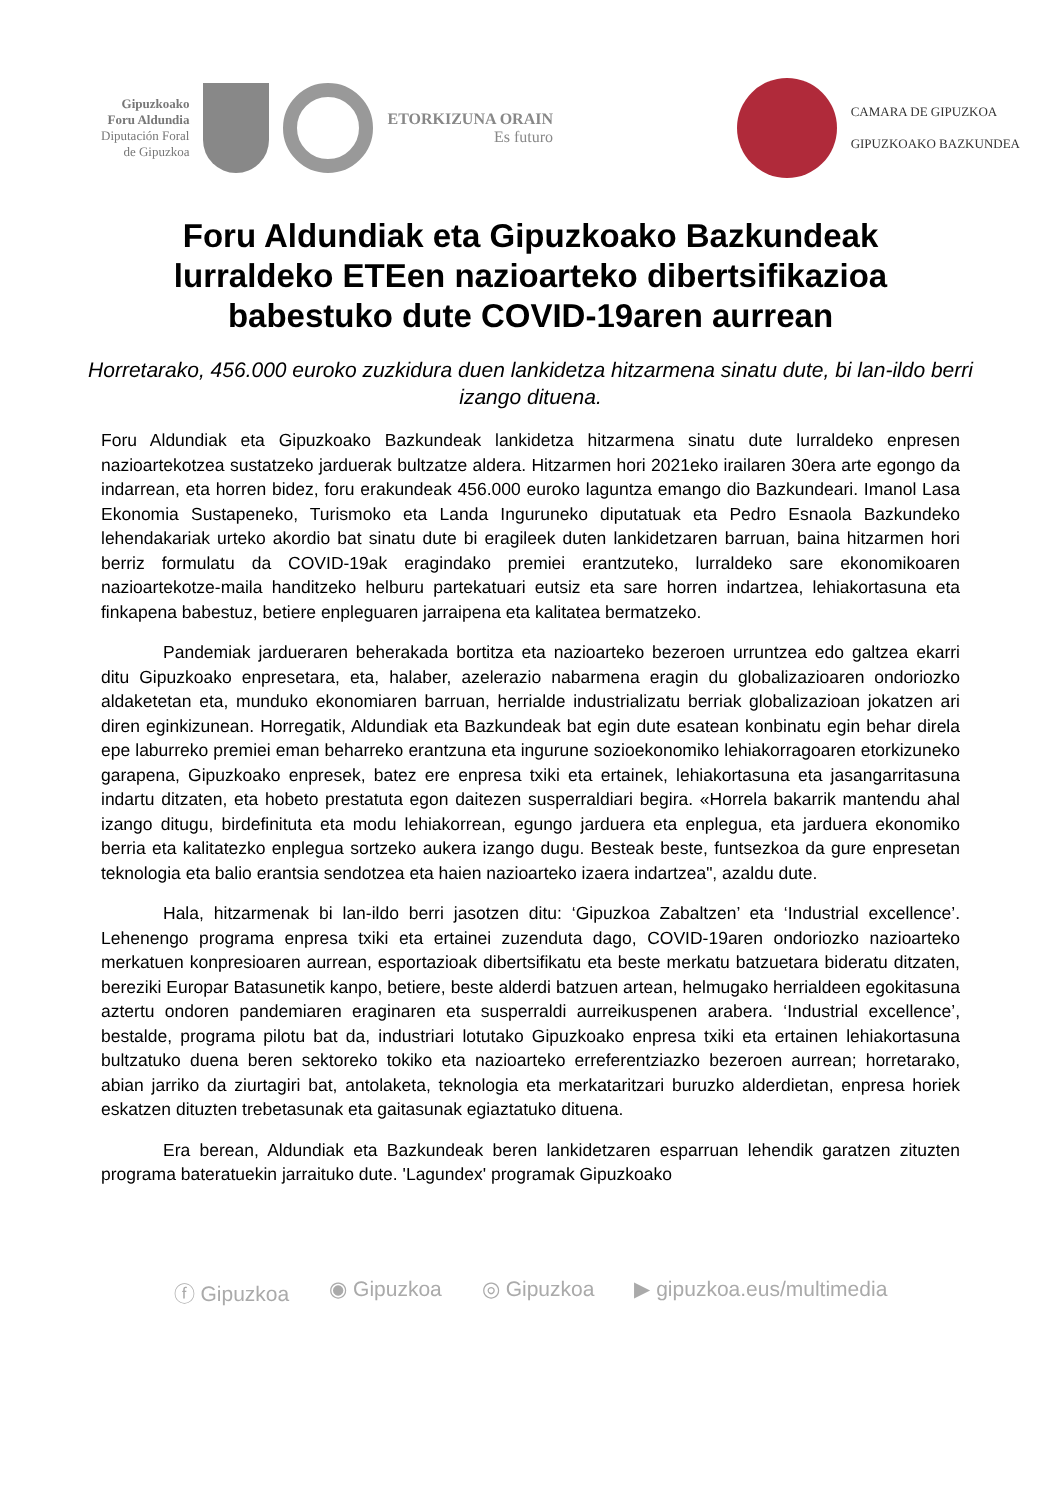Gipuzkoako
Foru Aldundia
Diputación Foral
de Gipuzkoa
ETORKIZUNA ORAIN
Es futuro
CAMARA DE GIPUZKOA
GIPUZKOAKO BAZKUNDEA
Foru Aldundiak eta Gipuzkoako Bazkundeak lurraldeko ETEen nazioarteko dibertsifikazioa babestuko dute COVID-19aren aurrean
Horretarako, 456.000 euroko zuzkidura duen lankidetza hitzarmena sinatu dute, bi lan-ildo berri izango dituena.
Foru Aldundiak eta Gipuzkoako Bazkundeak lankidetza hitzarmena sinatu dute lurraldeko enpresen nazioartekotzea sustatzeko jarduerak bultzatze aldera. Hitzarmen hori 2021eko irailaren 30era arte egongo da indarrean, eta horren bidez, foru erakundeak 456.000 euroko laguntza emango dio Bazkundeari. Imanol Lasa Ekonomia Sustapeneko, Turismoko eta Landa Inguruneko diputatuak eta Pedro Esnaola Bazkundeko lehendakariak urteko akordio bat sinatu dute bi eragileek duten lankidetzaren barruan, baina hitzarmen hori berriz formulatu da COVID-19ak eragindako premiei erantzuteko, lurraldeko sare ekonomikoaren nazioartekotze-maila handitzeko helburu partekatuari eutsiz eta sare horren indartzea, lehiakortasuna eta finkapena babestuz, betiere enpleguaren jarraipena eta kalitatea bermatzeko.
Pandemiak jardueraren beherakada bortitza eta nazioarteko bezeroen urruntzea edo galtzea ekarri ditu Gipuzkoako enpresetara, eta, halaber, azelerazio nabarmena eragin du globalizazioaren ondoriozko aldaketetan eta, munduko ekonomiaren barruan, herrialde industrializatu berriak globalizazioan jokatzen ari diren eginkizunean. Horregatik, Aldundiak eta Bazkundeak bat egin dute esatean konbinatu egin behar direla epe laburreko premiei eman beharreko erantzuna eta ingurune sozioekonomiko lehiakorragoaren etorkizuneko garapena, Gipuzkoako enpresek, batez ere enpresa txiki eta ertainek, lehiakortasuna eta jasangarritasuna indartu ditzaten, eta hobeto prestatuta egon daitezen susperraldiari begira. «Horrela bakarrik mantendu ahal izango ditugu, birdefinituta eta modu lehiakorrean, egungo jarduera eta enplegua, eta jarduera ekonomiko berria eta kalitatezko enplegua sortzeko aukera izango dugu. Besteak beste, funtsezkoa da gure enpresetan teknologia eta balio erantsia sendotzea eta haien nazioarteko izaera indartzea", azaldu dute.
Hala, hitzarmenak bi lan-ildo berri jasotzen ditu: ‘Gipuzkoa Zabaltzen’ eta ‘Industrial excellence’. Lehenengo programa enpresa txiki eta ertainei zuzenduta dago, COVID-19aren ondoriozko nazioarteko merkatuen konpresioaren aurrean, esportazioak dibertsifikatu eta beste merkatu batzuetara bideratu ditzaten, bereziki Europar Batasunetik kanpo, betiere, beste alderdi batzuen artean, helmugako herrialdeen egokitasuna aztertu ondoren pandemiaren eraginaren eta susperraldi aurreikuspenen arabera. ‘Industrial excellence’, bestalde, programa pilotu bat da, industriari lotutako Gipuzkoako enpresa txiki eta ertainen lehiakortasuna bultzatuko duena beren sektoreko tokiko eta nazioarteko erreferentziazko bezeroen aurrean; horretarako, abian jarriko da ziurtagiri bat, antolaketa, teknologia eta merkataritzari buruzko alderdietan, enpresa horiek eskatzen dituzten trebetasunak eta gaitasunak egiaztatuko dituena.
Era berean, Aldundiak eta Bazkundeak beren lankidetzaren esparruan lehendik garatzen zituzten programa bateratuekin jarraituko dute. 'Lagundex' programak Gipuzkoako
ⓕ Gipuzkoa ◉ Gipuzkoa ◎ Gipuzkoa ▶ gipuzkoa.eus/multimedia